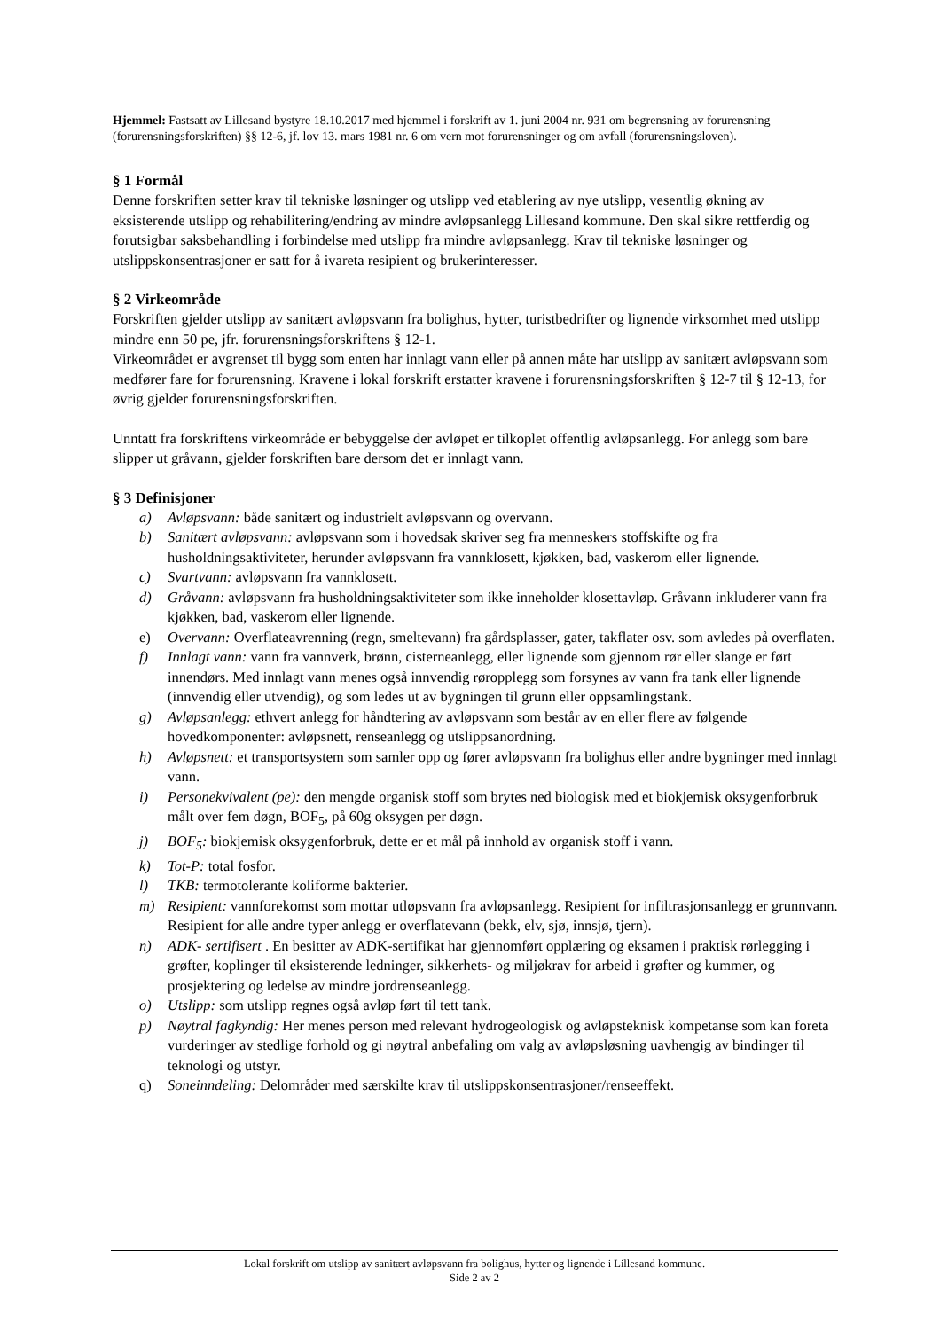Hjemmel: Fastsatt av Lillesand bystyre 18.10.2017 med hjemmel i forskrift av 1. juni 2004 nr. 931 om begrensning av forurensning (forurensningsforskriften) §§ 12-6, jf. lov 13. mars 1981 nr. 6 om vern mot forurensninger og om avfall (forurensningsloven).
§ 1 Formål
Denne forskriften setter krav til tekniske løsninger og utslipp ved etablering av nye utslipp, vesentlig økning av eksisterende utslipp og rehabilitering/endring av mindre avløpsanlegg Lillesand kommune. Den skal sikre rettferdig og forutsigbar saksbehandling i forbindelse med utslipp fra mindre avløpsanlegg. Krav til tekniske løsninger og utslippskonsentrasjoner er satt for å ivareta resipient og brukerinteresser.
§ 2 Virkeområde
Forskriften gjelder utslipp av sanitært avløpsvann fra bolighus, hytter, turistbedrifter og lignende virksomhet med utslipp mindre enn 50 pe, jfr. forurensningsforskriftens § 12-1.
Virkeområdet er avgrenset til bygg som enten har innlagt vann eller på annen måte har utslipp av sanitært avløpsvann som medfører fare for forurensning. Kravene i lokal forskrift erstatter kravene i forurensningsforskriften § 12-7 til § 12-13, for øvrig gjelder forurensningsforskriften.
Unntatt fra forskriftens virkeområde er bebyggelse der avløpet er tilkoplet offentlig avløpsanlegg. For anlegg som bare slipper ut gråvann, gjelder forskriften bare dersom det er innlagt vann.
§ 3 Definisjoner
a) Avløpsvann: både sanitært og industrielt avløpsvann og overvann.
b) Sanitært avløpsvann: avløpsvann som i hovedsak skriver seg fra menneskers stoffskifte og fra husholdningsaktiviteter, herunder avløpsvann fra vannklosett, kjøkken, bad, vaskerom eller lignende.
c) Svartvann: avløpsvann fra vannklosett.
d) Gråvann: avløpsvann fra husholdningsaktiviteter som ikke inneholder klosettavløp. Gråvann inkluderer vann fra kjøkken, bad, vaskerom eller lignende.
e) Overvann: Overflateavrenning (regn, smeltevann) fra gårdsplasser, gater, takflater osv. som avledes på overflaten.
f) Innlagt vann: vann fra vannverk, brønn, cisterneanlegg, eller lignende som gjennom rør eller slange er ført innendørs. Med innlagt vann menes også innvendig røropplegg som forsynes av vann fra tank eller lignende (innvendig eller utvendig), og som ledes ut av bygningen til grunn eller oppsamlingstank.
g) Avløpsanlegg: ethvert anlegg for håndtering av avløpsvann som består av en eller flere av følgende hovedkomponenter: avløpsnett, renseanlegg og utslippsanordning.
h) Avløpsnett: et transportsystem som samler opp og fører avløpsvann fra bolighus eller andre bygninger med innlagt vann.
i) Personekvivalent (pe): den mengde organisk stoff som brytes ned biologisk med et biokjemisk oksygenforbruk målt over fem døgn, BOF<sub>5</sub>, på 60g oksygen per døgn.
j) BOF<sub>5</sub>: biokjemisk oksygenforbruk, dette er et mål på innhold av organisk stoff i vann.
k) Tot-P: total fosfor.
l) TKB: termotolerante koliforme bakterier.
m) Resipient: vannforekomst som mottar utløpsvann fra avløpsanlegg. Resipient for infiltrasjonsanlegg er grunnvann. Resipient for alle andre typer anlegg er overflatevann (bekk, elv, sjø, innsjø, tjern).
n) ADK- sertifisert . En besitter av ADK-sertifikat har gjennomført opplæring og eksamen i praktisk rørlegging i grøfter, koplinger til eksisterende ledninger, sikkerhets- og miljøkrav for arbeid i grøfter og kummer, og prosjektering og ledelse av mindre jordrenseanlegg.
o) Utslipp: som utslipp regnes også avløp ført til tett tank.
p) Nøytral fagkyndig: Her menes person med relevant hydrogeologisk og avløpsteknisk kompetanse som kan foreta vurderinger av stedlige forhold og gi nøytral anbefaling om valg av avløpsløsning uavhengig av bindinger til teknologi og utstyr.
q) Soneinndeling: Delområder med særskilte krav til utslippskonsentrasjoner/renseeffekt.
Lokal forskrift om utslipp av sanitært avløpsvann fra bolighus, hytter og lignende i Lillesand kommune.
Side 2 av 2